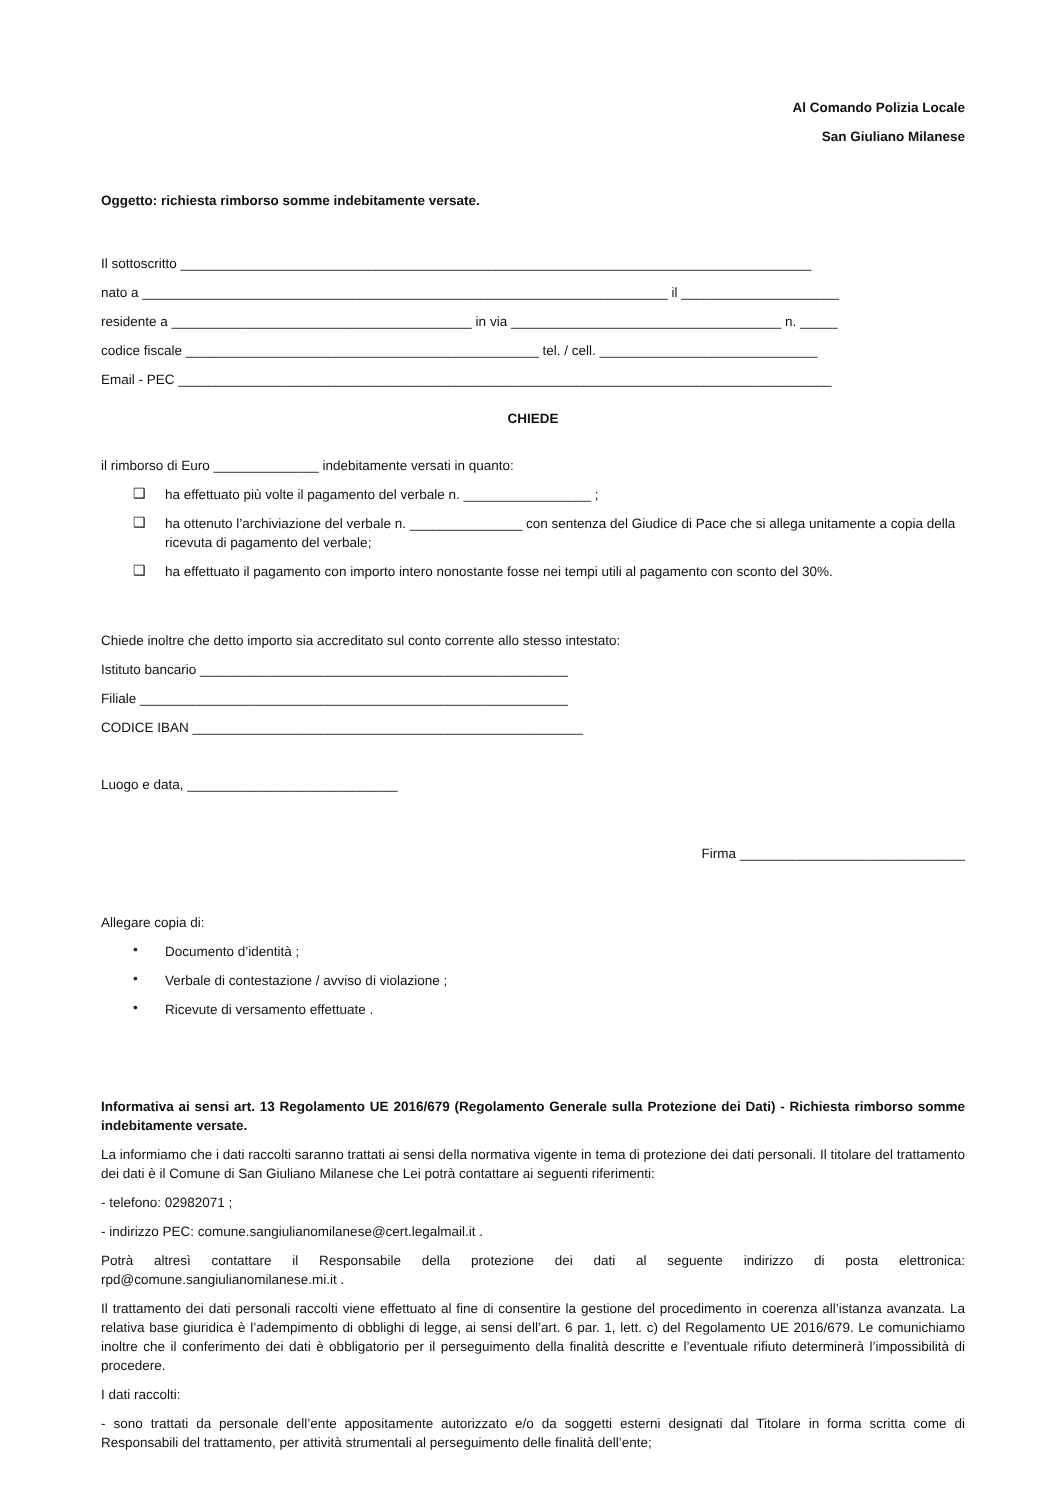Al Comando Polizia Locale
San Giuliano Milanese
Oggetto: richiesta rimborso somme indebitamente versate.
Il sottoscritto ____________________________________________________________________________________
nato a ______________________________________________________________________ il _____________________
residente a ________________________________________ in via ____________________________________ n. _____
codice fiscale _______________________________________________ tel. / cell. _____________________________
Email - PEC _______________________________________________________________________________________
CHIEDE
il rimborso di Euro ______________ indebitamente versati in quanto:
❑
ha effettuato più volte il pagamento del verbale n. _________________ ;
❑
ha ottenuto l’archiviazione del verbale n. _______________ con sentenza del Giudice di Pace che si allega unitamente a copia della ricevuta di pagamento del verbale;
❑
ha effettuato il pagamento con importo intero nonostante fosse nei tempi utili al pagamento con sconto del 30%.
Chiede inoltre che detto importo sia accreditato sul conto corrente allo stesso intestato:
Istituto bancario _________________________________________________
Filiale _________________________________________________________
CODICE IBAN ____________________________________________________
Luogo e data, ____________________________
Firma ______________________________
Allegare copia di:
•
Documento d’identità ;
•
Verbale di contestazione / avviso di violazione ;
•
Ricevute di versamento effettuate .
Informativa ai sensi art. 13 Regolamento UE 2016/679 (Regolamento Generale sulla Protezione dei Dati) - Richiesta rimborso somme indebitamente versate.
La informiamo che i dati raccolti saranno trattati ai sensi della normativa vigente in tema di protezione dei dati personali. Il titolare del trattamento dei dati è il Comune di San Giuliano Milanese che Lei potrà contattare ai seguenti riferimenti:
- telefono: 02982071 ;
- indirizzo PEC: comune.sangiulianomilanese@cert.legalmail.it .
Potrà altresì contattare il Responsabile della protezione dei dati al seguente indirizzo di posta elettronica: rpd@comune.sangiulianomilanese.mi.it .
Il trattamento dei dati personali raccolti viene effettuato al fine di consentire la gestione del procedimento in coerenza all’istanza avanzata. La relativa base giuridica è l’adempimento di obblighi di legge, ai sensi dell’art. 6 par. 1, lett. c) del Regolamento UE 2016/679. Le comunichiamo inoltre che il conferimento dei dati è obbligatorio per il perseguimento della finalità descritte e l’eventuale rifiuto determinerà l’impossibilità di procedere.
I dati raccolti:
- sono trattati da personale dell’ente appositamente autorizzato e/o da soggetti esterni designati dal Titolare in forma scritta come di Responsabili del trattamento, per attività strumentali al perseguimento delle finalità dell’ente;